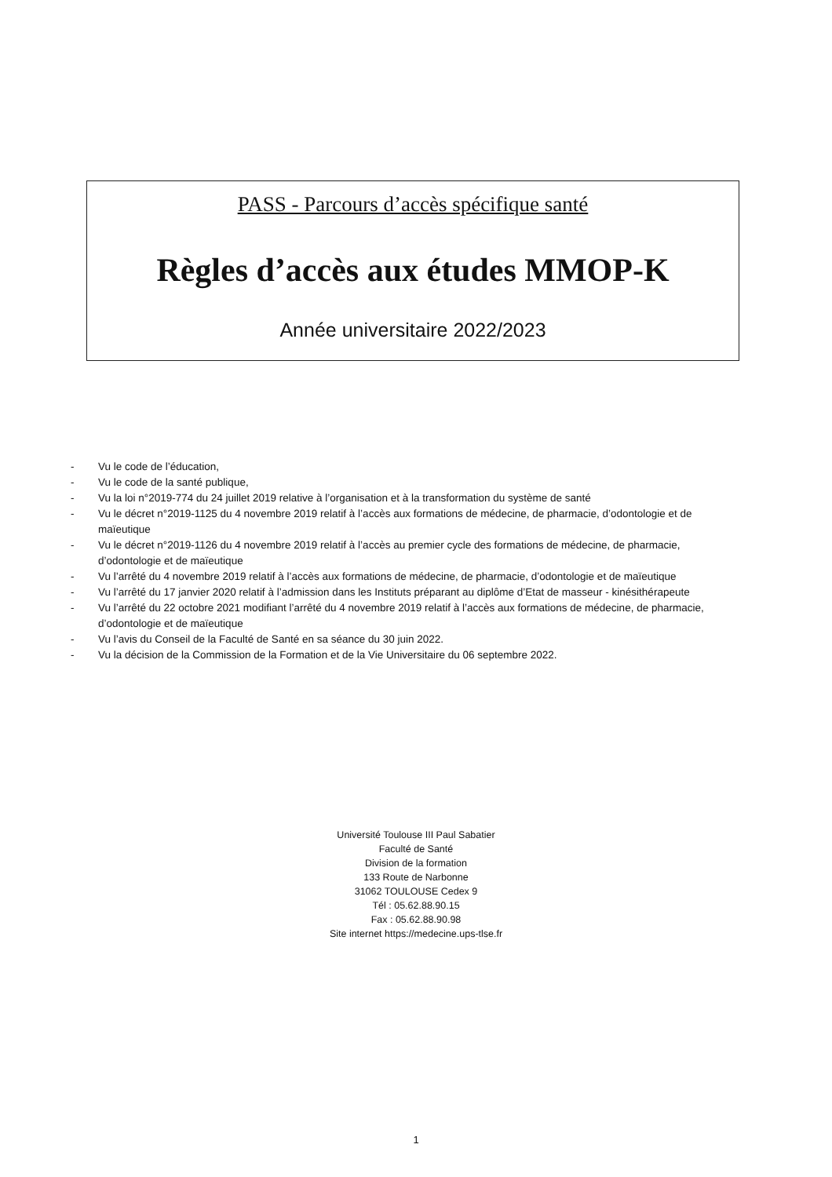PASS - Parcours d’accès spécifique santé
Règles d’accès aux études MMOP-K
Année universitaire 2022/2023
- Vu le code de l’éducation,
- Vu le code de la santé publique,
- Vu la loi n°2019-774 du 24 juillet 2019 relative à l’organisation et à la transformation du système de santé
- Vu le décret n°2019-1125 du 4 novembre 2019 relatif à l’accès aux formations de médecine, de pharmacie, d’odontologie et de maïeutique
- Vu le décret n°2019-1126 du 4 novembre 2019 relatif à l’accès au premier cycle des formations de médecine, de pharmacie, d’odontologie et de maïeutique
- Vu l’arrêté du 4 novembre 2019 relatif à l’accès aux formations de médecine, de pharmacie, d’odontologie et de maïeutique
- Vu l’arrêté du 17 janvier 2020 relatif à l’admission dans les Instituts préparant au diplôme d’Etat de masseur - kinésithérapeute
- Vu l’arrêté du 22 octobre 2021 modifiant l’arrêté du 4 novembre 2019 relatif à l’accès aux formations de médecine, de pharmacie, d’odontologie et de maïeutique
- Vu l’avis du Conseil de la Faculté de Santé en sa séance du 30 juin 2022.
- Vu la décision de la Commission de la Formation et de la Vie Universitaire du 06 septembre 2022.
Université Toulouse III Paul Sabatier
Faculté de Santé
Division de la formation
133 Route de Narbonne
31062 TOULOUSE Cedex 9
Tél : 05.62.88.90.15
Fax : 05.62.88.90.98
Site internet https://medecine.ups-tlse.fr
1